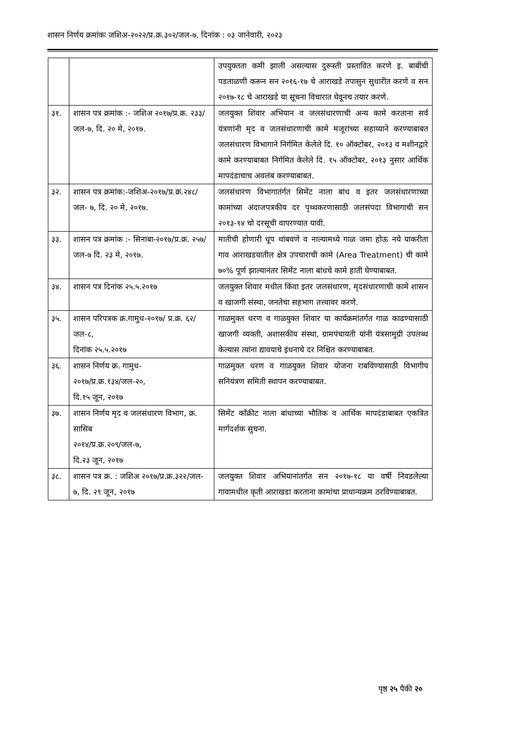शासन निर्णय क्रमांकः जशिअ-२०२२/प्र.क्र.३०२/जल-७, दिनांक : ०३ जानेवारी, २०२३
| | | उपयुक्तता कमी झाली असल्यास दुरूस्ती प्रस्तावित करणे इ. बाबींची पडताळणी करून सन २०१६-१७ चे आराखडे तपासुन सुधारीत करणे व सन २०१७-१८ चे आराखडे या सूचना विचारात घेवूनच तयार करणे. |
| ३१. | शासन पत्र क्रमांक :- जशिअ २०१७/प्र.क्र. २३३/जल-७, दि. २० मे, २०१७. | जलयुक्त शिवार अभियान व जलसंधारणाची अन्य कामे करताना सर्व यंत्रणांनी मृद व जलसंधारणाची कामे मजूरांच्या सहाय्याने करण्याबाबत जलसंधारण विभागाने निर्गमित केलेले दि. १० ऑक्टोबर, २०१३ व मशीनद्वारे कामे करण्याबाबत निर्गमित केलेले दि. १५ ऑक्टोबर, २०१३ नुसार आर्थिक मापदंडाचाच अवलंब करण्याबाबत. |
| ३२. | शासन पत्र क्रमांक:-जशिअ-२०१७/प्र.क्र.२४८/जल- ७, दि. २० मे, २०१७. | जलसंधारण विभागातंर्गत सिमेंट नाला बांध व इतर जलसंधारणाच्या कामांच्या अंदाजपत्रकीय दर पृथ्थकरणासाठी जलसंपदा विभागाची सन २०१३-१४ चो दरसूची वापरण्यात यावी. |
| ३३. | शासन पत्र क्रमांक :- सिनाबा-२०१७/प्र.क्र. २५७/जल-७ दि. २३ मे, २०१७. | मातीची होणारी धूप थांबवणे व नाल्यामध्ये गाळ जमा होऊ नये याकरीता गाव आराखडयातील क्षेत्र उपचाराची कामे (Area Treatment) ची कामे ७०% पूर्ण झाल्यानंतर सिमेंट नाला बांधचे कामे हाती घेण्याबाबत. |
| ३४. | शासन पत्र दिनांक २५.५.२०१७ | जलयुक्त शिवार मधील किंवा इतर जलसंधारण, मृदसंधारणाची कामे शासन व खाजगी संस्था, जनतेचा सहभाग तत्त्वावर करणे. |
| ३५. | शासन परिपत्रक क्र.गामुध-२०१७/ प्र.क्र. ६२/जल-८, दिनांक २५.५.२०१७ | गाळमुक्त धरण व गाळयुक्त शिवार या कार्यक्रमांतर्गत गाळ काढण्यासाठी खाजगी व्यक्ती, अशासकीय संस्था, ग्रामपंचायती यांनी यंत्रसामुग्री उपलब्ध केल्यास त्यांना द्यावयाचे इंधनाचे दर निश्चित करण्याबाबत. |
| ३६. | शासन निर्णय क्र. गामुध- २०१७/प्र.क्र.१३४/जल-२०, दि.१५ जून, २०१७ | गाळमुक्त धरण व गाळयुक्त शिवार योजना राबविण्यासाठी विभागीय सनियंत्रण समिती स्थापन करण्याबाबत. |
| ३७. | शासन निर्णय मृद व जलसंधारण विभाग, क्र. सासिब २०१४/प्र.क्र.२०९/जल-७, दि.२३ जून, २०१७ | सिमेंट काँक्रीट नाला बांधाच्या भौतिक व आर्थिक मापदंडाबाबत एकत्रित मार्गदर्शक सुचना. |
| ३८. | शासन पत्र क्र. : जशिअ २०१७/प्र.क्र.३२२/जल- ७, दि. २९ जून, २०१७ | जलयुक्त शिवार अभियानांतर्गत सन २०१७-१८ या वर्षी निवडलेल्या गावामधील कृती आराखडा करताना कामांचा प्राधान्यक्रम ठरविण्याबाबत. |
पृष्ठ २५ पैकी २०